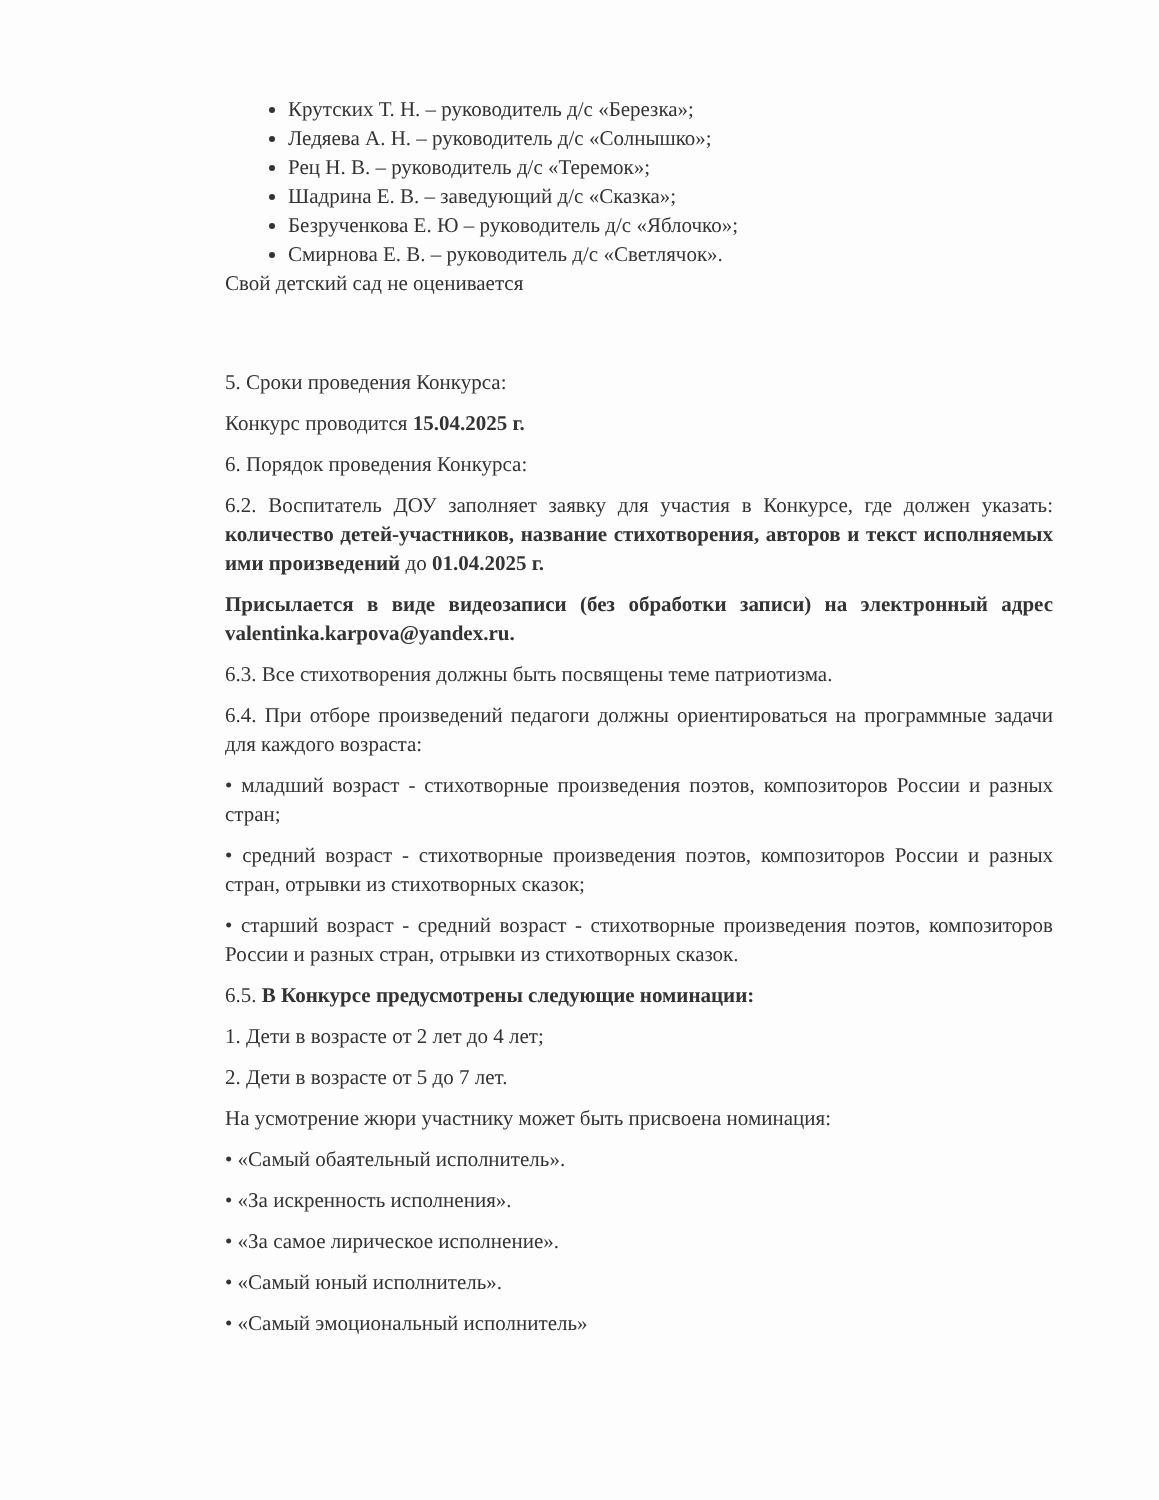Крутских Т. Н. – руководитель д/с «Березка»;
Ледяева А. Н. – руководитель д/с «Солнышко»;
Рец Н. В. – руководитель д/с «Теремок»;
Шадрина Е. В. – заведующий д/с «Сказка»;
Безрученкова Е. Ю – руководитель д/с «Яблочко»;
Смирнова Е. В. – руководитель д/с «Светлячок».
Свой детский сад не оценивается
5. Сроки проведения Конкурса:
Конкурс проводится 15.04.2025 г.
6. Порядок проведения Конкурса:
6.2. Воспитатель ДОУ заполняет заявку для участия в Конкурсе, где должен указать: количество детей-участников, название стихотворения, авторов и текст исполняемых ими произведений до 01.04.2025 г.
Присылается в виде видеозаписи (без обработки записи) на электронный адрес valentinka.karpova@yandex.ru.
6.3. Все стихотворения должны быть посвящены теме патриотизма.
6.4. При отборе произведений педагоги должны ориентироваться на программные задачи для каждого возраста:
• младший возраст - стихотворные произведения поэтов, композиторов России и разных стран;
• средний возраст - стихотворные произведения поэтов, композиторов России и разных стран, отрывки из стихотворных сказок;
• старший возраст - средний возраст - стихотворные произведения поэтов, композиторов России и разных стран, отрывки из стихотворных сказок.
6.5. В Конкурсе предусмотрены следующие номинации:
1. Дети в возрасте от 2 лет до 4 лет;
2. Дети в возрасте от 5 до 7 лет.
На усмотрение жюри участнику может быть присвоена номинация:
• «Самый обаятельный исполнитель».
• «За искренность исполнения».
• «За самое лирическое исполнение».
• «Самый юный исполнитель».
• «Самый эмоциональный исполнитель»